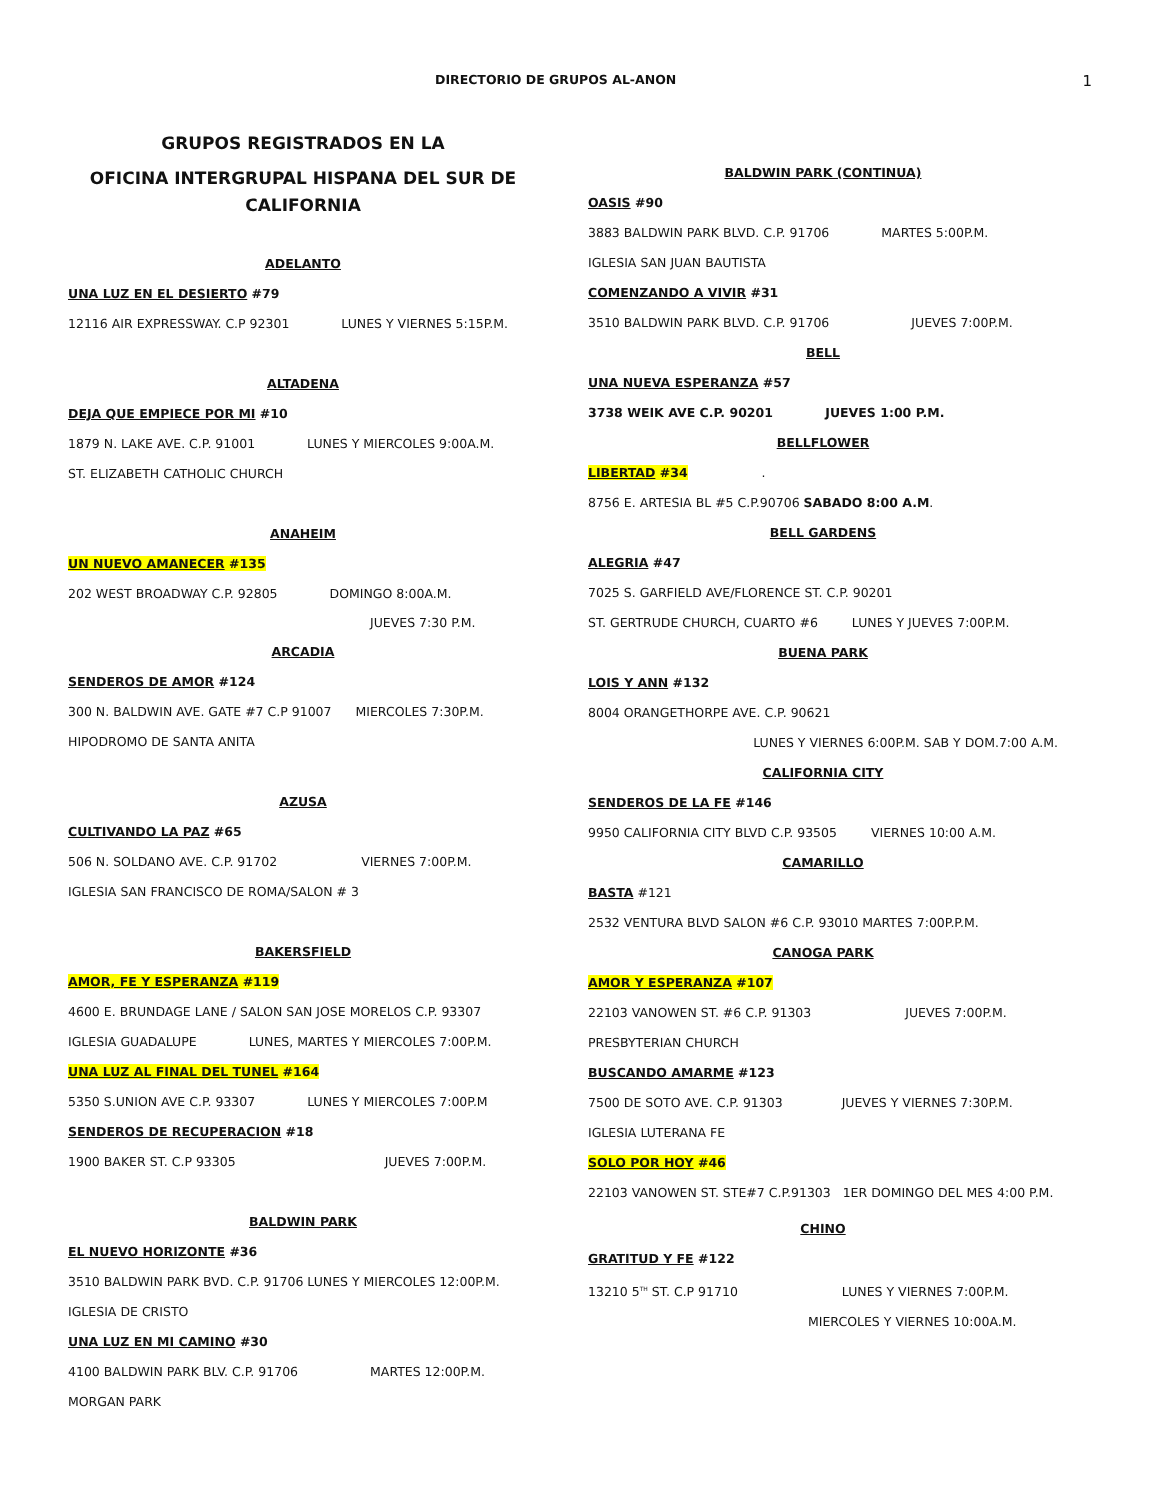DIRECTORIO DE GRUPOS AL-ANON 1
GRUPOS REGISTRADOS EN LA
OFICINA INTERGRUPAL HISPANA DEL SUR DE CALIFORNIA
ADELANTO
UNA LUZ EN EL DESIERTO #79
12116 AIR EXPRESSWAY. C.P 92301 LUNES Y VIERNES 5:15P.M.
ALTADENA
DEJA QUE EMPIECE POR MI #10
1879 N. LAKE AVE. C.P. 91001 LUNES Y MIERCOLES 9:00A.M.
ST. ELIZABETH CATHOLIC CHURCH
ANAHEIM
UN NUEVO AMANECER #135
202 WEST BROADWAY C.P. 92805 DOMINGO 8:00A.M.
JUEVES 7:30 P.M.
ARCADIA
SENDEROS DE AMOR #124
300 N. BALDWIN AVE. GATE #7 C.P 91007 MIERCOLES 7:30P.M.
HIPODROMO DE SANTA ANITA
AZUSA
CULTIVANDO LA PAZ #65
506 N. SOLDANO AVE. C.P. 91702 VIERNES 7:00P.M.
IGLESIA SAN FRANCISCO DE ROMA/SALON # 3
BAKERSFIELD
AMOR, FE Y ESPERANZA #119
4600 E. BRUNDAGE LANE / SALON SAN JOSE MORELOS C.P. 93307
IGLESIA GUADALUPE LUNES, MARTES Y MIERCOLES 7:00P.M.
UNA LUZ AL FINAL DEL TUNEL #164
5350 S.UNION AVE C.P. 93307 LUNES Y MIERCOLES 7:00P.M
SENDEROS DE RECUPERACION #18
1900 BAKER ST. C.P 93305 JUEVES 7:00P.M.
BALDWIN PARK
EL NUEVO HORIZONTE #36
3510 BALDWIN PARK BVD. C.P. 91706 LUNES Y MIERCOLES 12:00P.M.
IGLESIA DE CRISTO
UNA LUZ EN MI CAMINO #30
4100 BALDWIN PARK BLV. C.P. 91706 MARTES 12:00P.M.
MORGAN PARK
BALDWIN PARK (CONTINUA)
OASIS #90
3883 BALDWIN PARK BLVD. C.P. 91706 MARTES 5:00P.M.
IGLESIA SAN JUAN BAUTISTA
COMENZANDO A VIVIR #31
3510 BALDWIN PARK BLVD. C.P. 91706 JUEVES 7:00P.M.
BELL
UNA NUEVA ESPERANZA #57
3738 WEIK AVE C.P. 90201 JUEVES 1:00 P.M.
BELLFLOWER
LIBERTAD #34 .
8756 E. ARTESIA BL #5 C.P.90706 SABADO 8:00 A.M.
BELL GARDENS
ALEGRIA #47
7025 S. GARFIELD AVE/FLORENCE ST. C.P. 90201
ST. GERTRUDE CHURCH, CUARTO #6 LUNES Y JUEVES 7:00P.M.
BUENA PARK
LOIS Y ANN #132
8004 ORANGETHORPE AVE. C.P. 90621
LUNES Y VIERNES 6:00P.M. SAB Y DOM.7:00 A.M.
CALIFORNIA CITY
SENDEROS DE LA FE #146
9950 CALIFORNIA CITY BLVD C.P. 93505 VIERNES 10:00 A.M.
CAMARILLO
BASTA #121
2532 VENTURA BLVD SALON #6 C.P. 93010 MARTES 7:00P.P.M.
CANOGA PARK
AMOR Y ESPERANZA #107
22103 VANOWEN ST. #6 C.P. 91303 JUEVES 7:00P.M.
PRESBYTERIAN CHURCH
BUSCANDO AMARME #123
7500 DE SOTO AVE. C.P. 91303 JUEVES Y VIERNES 7:30P.M.
IGLESIA LUTERANA FE
SOLO POR HOY #46
22103 VANOWEN ST. STE#7 C.P.91303 1ER DOMINGO DEL MES 4:00 P.M.
CHINO
GRATITUD Y FE #122
13210 5<sup>TH</sup> ST. C.P 91710 LUNES Y VIERNES 7:00P.M.
MIERCOLES Y VIERNES 10:00A.M.